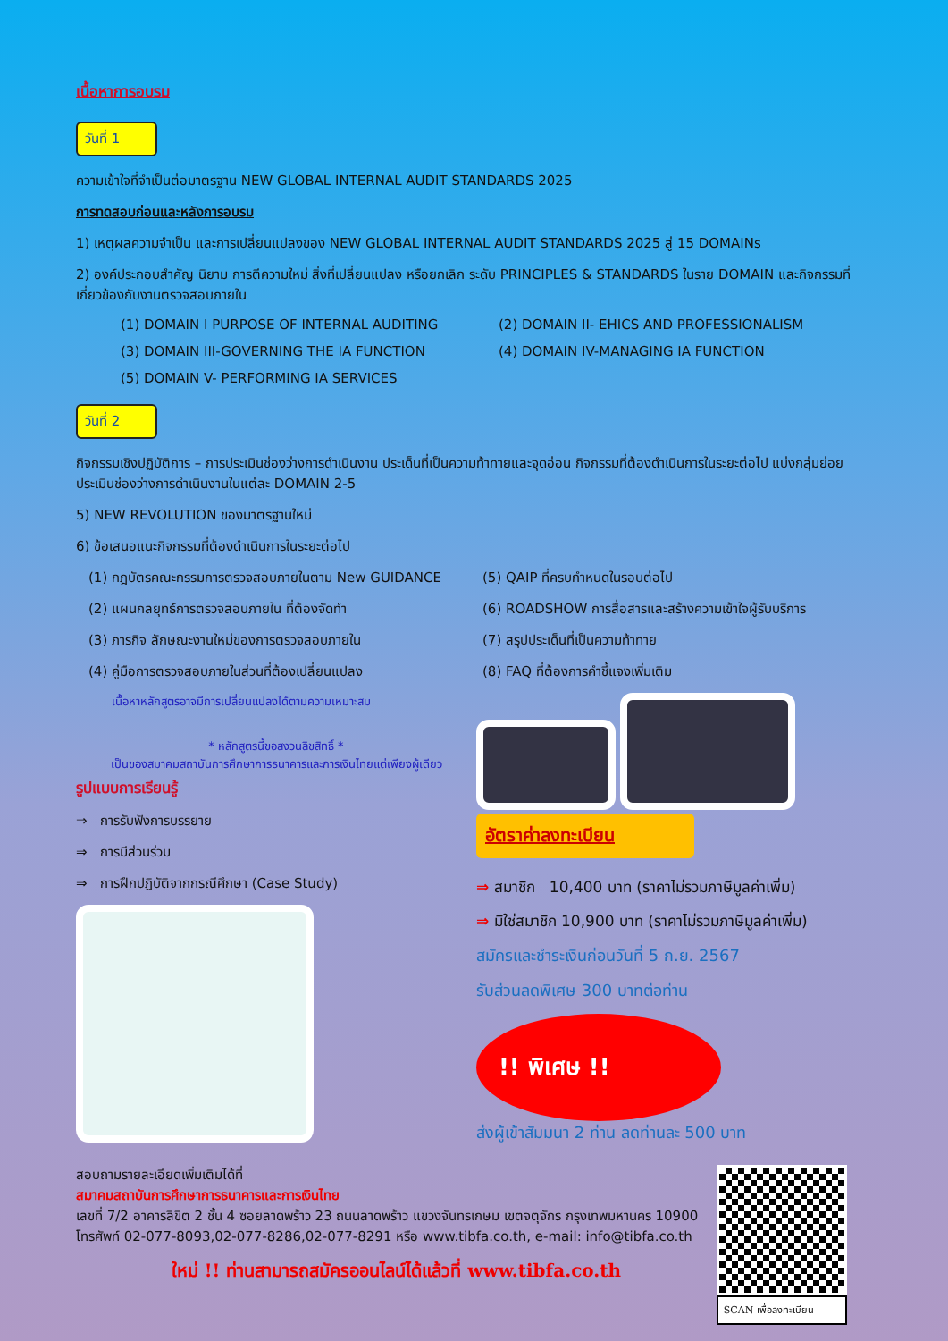เนื้อหาการอบรม
วันที่ 1
ความเข้าใจที่จำเป็นต่อมาตรฐาน NEW GLOBAL INTERNAL AUDIT STANDARDS 2025
การทดสอบก่อนและหลังการอบรม
1) เหตุผลความจำเป็น และการเปลี่ยนแปลงของ NEW GLOBAL INTERNAL AUDIT STANDARDS 2025 สู่ 15 DOMAINs
2) องค์ประกอบสำคัญ นิยาม การตีความใหม่ สิ่งที่เปลี่ยนแปลง หรือยกเลิก ระดับ PRINCIPLES & STANDARDS ในราย DOMAIN และกิจกรรมที่เกี่ยวข้องกับงานตรวจสอบภายใน
(1) DOMAIN I PURPOSE OF INTERNAL AUDITING
(2) DOMAIN II- EHICS AND PROFESSIONALISM
(3) DOMAIN III-GOVERNING THE IA FUNCTION
(4) DOMAIN IV-MANAGING IA FUNCTION
(5) DOMAIN V- PERFORMING IA SERVICES
วันที่ 2
กิจกรรมเชิงปฏิบัติการ – การประเมินช่องว่างการดำเนินงาน ประเด็นที่เป็นความท้าทายและจุดอ่อน กิจกรรมที่ต้องดำเนินการในระยะต่อไป แบ่งกลุ่มย่อย ประเมินช่องว่างการดำเนินงานในแต่ละ DOMAIN 2-5
5) NEW REVOLUTION ของมาตรฐานใหม่
6) ข้อเสนอแนะกิจกรรมที่ต้องดำเนินการในระยะต่อไป
(1) กฎบัตรคณะกรรมการตรวจสอบภายในตาม New GUIDANCE
(2) แผนกลยุทธ์การตรวจสอบภายใน ที่ต้องจัดทำ
(3) ภารกิจ ลักษณะงานใหม่ของการตรวจสอบภายใน
(4) คู่มือการตรวจสอบภายในส่วนที่ต้องเปลี่ยนแปลง
(5) QAIP ที่ครบกำหนดในรอบต่อไป
(6) ROADSHOW การสื่อสารและสร้างความเข้าใจผู้รับบริการ
(7) สรุปประเด็นที่เป็นความท้าทาย
(8) FAQ ที่ต้องการคำชี้แจงเพิ่มเติม
เนื้อหาหลักสูตรอาจมีการเปลี่ยนแปลงได้ตามความเหมาะสม
* หลักสูตรนี้ขอสงวนลิขสิทธิ์ *
เป็นของสมาคมสถาบันการศึกษาการธนาคารและการเงินไทยแต่เพียงผู้เดียว
รูปแบบการเรียนรู้
⇒ การรับฟังการบรรยาย
⇒ การมีส่วนร่วม
⇒ การฝึกปฏิบัติจากกรณีศึกษา (Case Study)
อัตราค่าลงทะเบียน
⇒ สมาชิก 10,400 บาท (ราคาไม่รวมภาษีมูลค่าเพิ่ม)
⇒ มิใช่สมาชิก 10,900 บาท (ราคาไม่รวมภาษีมูลค่าเพิ่ม)
สมัครและชำระเงินก่อนวันที่ 5 ก.ย. 2567
รับส่วนลดพิเศษ 300 บาทต่อท่าน
!! พิเศษ !!
ส่งผู้เข้าสัมมนา 2 ท่าน ลดท่านละ 500 บาท
สอบถามรายละเอียดเพิ่มเติมได้ที่
สมาคมสถาบันการศึกษาการธนาคารและการเงินไทย
เลขที่ 7/2 อาคารลิขิต 2 ชั้น 4 ซอยลาดพร้าว 23 ถนนลาดพร้าว แขวงจันทรเกษม เขตจตุจักร กรุงเทพมหานคร 10900
โทรศัพท์ 02-077-8093,02-077-8286,02-077-8291 หรือ www.tibfa.co.th, e-mail: info@tibfa.co.th
ใหม่ !! ท่านสามารถสมัครออนไลน์ได้แล้วที่ www.tibfa.co.th
SCAN เพื่อลงทะเบียน